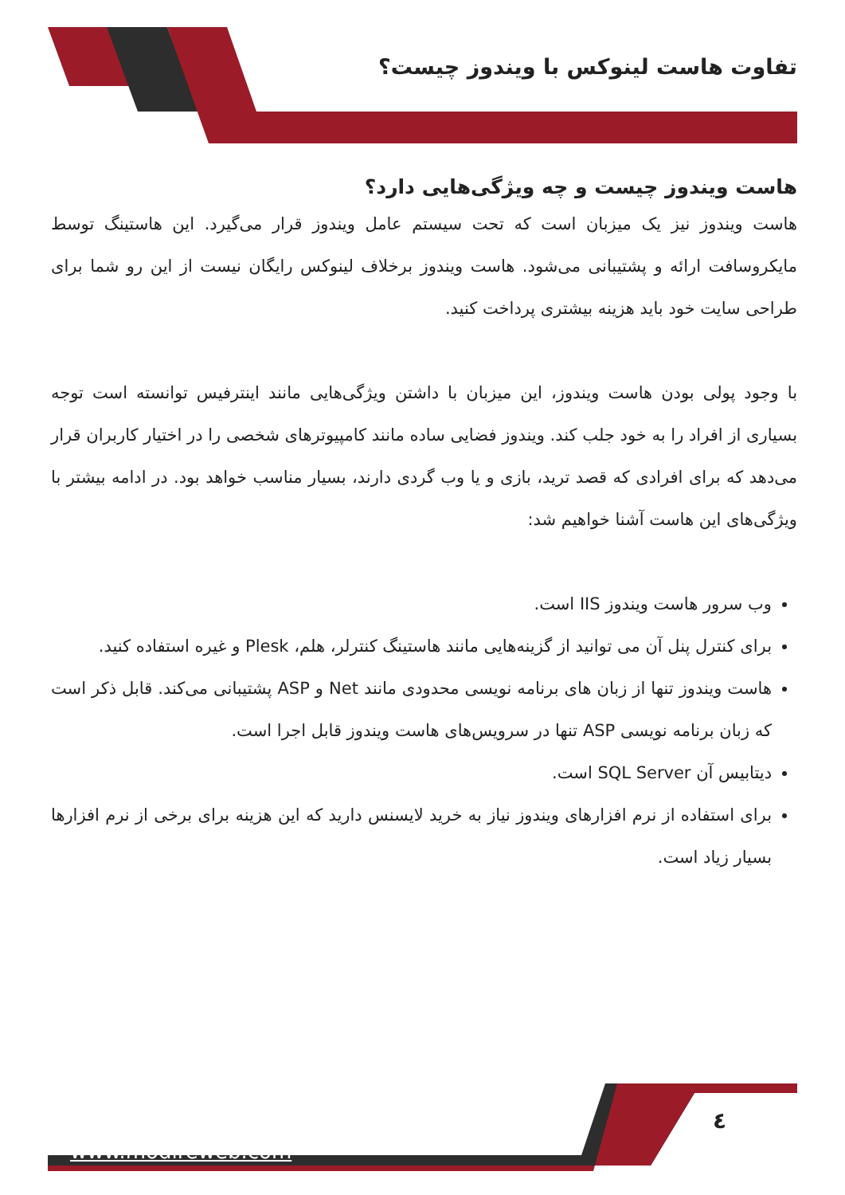تفاوت هاست لینوکس با ویندوز چیست؟
هاست ویندوز چیست و چه ویژگی‌هایی دارد؟
هاست ویندوز نیز یک میزبان است که تحت سیستم عامل ویندوز قرار می‌گیرد. این هاستینگ توسط مایکروسافت ارائه و پشتیبانی می‌شود. هاست ویندوز برخلاف لینوکس رایگان نیست از این رو شما برای طراحی سایت خود باید هزینه بیشتری پرداخت کنید.
با وجود پولی بودن هاست ویندوز، این میزبان با داشتن ویژگی‌هایی مانند اینترفیس توانسته است توجه بسیاری از افراد را به خود جلب کند. ویندوز فضایی ساده مانند کامپیوترهای شخصی را در اختیار کاربران قرار می‌دهد که برای افرادی که قصد ترید، بازی و یا وب گردی دارند، بسیار مناسب خواهد بود. در ادامه بیشتر با ویژگی‌های این هاست آشنا خواهیم شد:
وب سرور هاست ویندوز IIS است.
برای کنترل پنل آن می توانید از گزینه‌هایی مانند هاستینگ کنترلر، هلم، Plesk و غیره استفاده کنید.
هاست ویندوز تنها از زبان های برنامه نویسی محدودی مانند Net و ASP پشتیبانی می‌کند. قابل ذکر است که زبان برنامه نویسی ASP تنها در سرویس‌های هاست ویندوز قابل اجرا است.
دیتابیس آن SQL Server است.
برای استفاده از نرم افزارهای ویندوز نیاز به خرید لایسنس دارید که این هزینه برای برخی از نرم افزارها بسیار زیاد است.
٤
www.modireweb.com